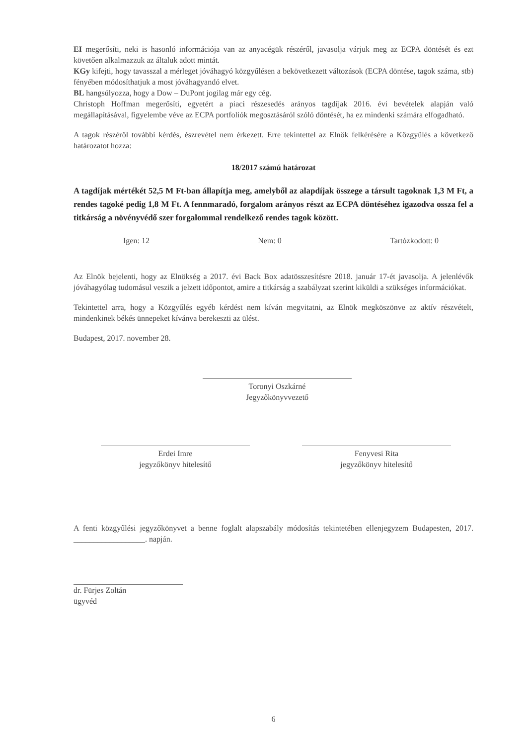EI megerősíti, neki is hasonló információja van az anyacégük részéről, javasolja várjuk meg az ECPA döntését és ezt követően alkalmazzuk az általuk adott mintát.
KGy kifejti, hogy tavasszal a mérleget jóváhagyó közgyűlésen a bekövetkezett változások (ECPA döntése, tagok száma, stb) fényében módosíthatjuk a most jóváhagyandó elvet.
BL hangsúlyozza, hogy a Dow – DuPont jogilag már egy cég.
Christoph Hoffman megerősíti, egyetért a piaci részesedés arányos tagdíjak 2016. évi bevételek alapján való megállapításával, figyelembe véve az ECPA portfoliók megosztásáról szóló döntését, ha ez mindenki számára elfogadható.
A tagok részéről további kérdés, észrevétel nem érkezett. Erre tekintettel az Elnök felkérésére a Közgyűlés a következő határozatot hozza:
18/2017 számú határozat
A tagdíjak mértékét 52,5 M Ft-ban állapítja meg, amelyből az alapdíjak összege a társult tagoknak 1,3 M Ft, a rendes tagoké pedig 1,8 M Ft. A fennmaradó, forgalom arányos részt az ECPA döntéséhez igazodva ossza fel a titkárság a növényvédő szer forgalommal rendelkező rendes tagok között.
Igen: 12 Nem: 0 Tartózkodott: 0
Az Elnök bejelenti, hogy az Elnökség a 2017. évi Back Box adatösszesítésre 2018. január 17-ét javasolja. A jelenlévők jóváhagyólag tudomásul veszik a jelzett időpontot, amire a titkárság a szabályzat szerint kiküldi a szükséges információkat.
Tekintettel arra, hogy a Közgyűlés egyéb kérdést nem kíván megvitatni, az Elnök megköszönve az aktív részvételt, mindenkinek békés ünnepeket kívánva berekeszti az ülést.
Budapest, 2017. november 28.
Toronyi Oszkárné
Jegyzőkönyvvezető
Erdei Imre
jegyzőkönyv hitelesítő
Fenyvesi Rita
jegyzőkönyv hitelesítő
A fenti közgyűlési jegyzőkönyvet a benne foglalt alapszabály módosítás tekintetében ellenjegyzem Budapesten, 2017. __________________. napján.
dr. Fürjes Zoltán
ügyvéd
6